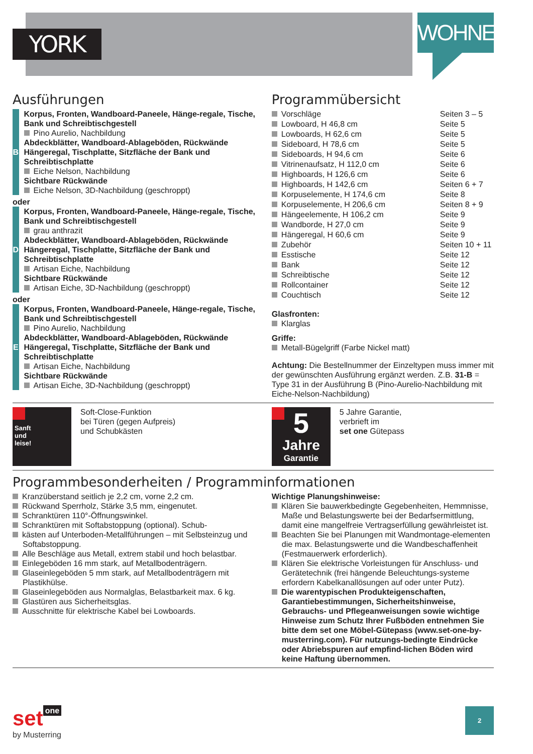YORK
WOHNEN
Ausführungen
B
Korpus, Fronten, Wandboard-Paneele, Hänge-regale, Tische, Bank und Schreibtischgestell
Pino Aurelio, Nachbildung
Abdeckblätter, Wandboard-Ablageböden, Rückwände Hängeregal, Tischplatte, Sitzfläche der Bank und Schreibtischplatte
Eiche Nelson, Nachbildung
Sichtbare Rückwände
Eiche Nelson, 3D-Nachbildung (geschroppt)
oder
D
Korpus, Fronten, Wandboard-Paneele, Hänge-regale, Tische, Bank und Schreibtischgestell
grau anthrazit
Abdeckblätter, Wandboard-Ablageböden, Rückwände Hängeregal, Tischplatte, Sitzfläche der Bank und Schreibtischplatte
Artisan Eiche, Nachbildung
Sichtbare Rückwände
Artisan Eiche, 3D-Nachbildung (geschroppt)
oder
E
Korpus, Fronten, Wandboard-Paneele, Hänge-regale, Tische, Bank und Schreibtischgestell
Pino Aurelio, Nachbildung
Abdeckblätter, Wandboard-Ablageböden, Rückwände Hängeregal, Tischplatte, Sitzfläche der Bank und Schreibtischplatte
Artisan Eiche, Nachbildung
Sichtbare Rückwände
Artisan Eiche, 3D-Nachbildung (geschroppt)
Programmübersicht
Vorschläge Seiten 3 – 5
Lowboard, H 46,8 cm Seite 5
Lowboards, H 62,6 cm Seite 5
Sideboard, H 78,6 cm Seite 5
Sideboards, H 94,6 cm Seite 6
Vitrinenaufsatz, H 112,0 cm Seite 6
Highboards, H 126,6 cm Seite 6
Highboards, H 142,6 cm Seiten 6 + 7
Korpuselemente, H 174,6 cm Seite 8
Korpuselemente, H 206,6 cm Seiten 8 + 9
Hängeelemente, H 106,2 cm Seite 9
Wandborde, H 27,0 cm Seite 9
Hängeregal, H 60,6 cm Seite 9
Zubehör Seiten 10 + 11
Esstische Seite 12
Bank Seite 12
Schreibtische Seite 12
Rollcontainer Seite 12
Couchtisch Seite 12
Glasfronten:
Klarglas
Griffe:
Metall-Bügelgriff (Farbe Nickel matt)
Achtung: Die Bestellnummer der Einzeltypen muss immer mit der gewünschten Ausführung ergänzt werden. Z.B. 31-B = Type 31 in der Ausführung B (Pino-Aurelio-Nachbildung mit Eiche-Nelson-Nachbildung)
Sanft
und
leise!
Soft-Close-Funktion
bei Türen (gegen Aufpreis)
und Schubkästen
5
Jahre
Garantie
5 Jahre Garantie,
verbrieft im
set one Gütepass
Programmbesonderheiten / Programminformationen
Kranzüberstand seitlich je 2,2 cm, vorne 2,2 cm.
Rückwand Sperrholz, Stärke 3,5 mm, eingenutet.
Schranktüren 110°-Öffnungswinkel.
Schranktüren mit Softabstoppung (optional). Schub-
kästen auf Unterboden-Metallführungen – mit Selbsteinzug und Softabstoppung.
Alle Beschläge aus Metall, extrem stabil und hoch belastbar.
Einlegeböden 16 mm stark, auf Metallbodenträgern.
Glaseinlegeböden 5 mm stark, auf Metallbodenträgern mit Plastikhülse.
Glaseinlegeböden aus Normalglas, Belastbarkeit max. 6 kg.
Glastüren aus Sicherheitsglas.
Ausschnitte für elektrische Kabel bei Lowboards.
Wichtige Planungshinweise:
Klären Sie bauwerkbedingte Gegebenheiten, Hemmnisse, Maße und Belastungswerte bei der Bedarfsermittlung, damit eine mangelfreie Vertragserfüllung gewährleistet ist.
Beachten Sie bei Planungen mit Wandmontage-elementen die max. Belastungswerte und die Wandbeschaffenheit (Festmauerwerk erforderlich).
Klären Sie elektrische Vorleistungen für Anschluss- und Gerätetechnik (frei hängende Beleuchtungs-systeme erfordern Kabelkanallösungen auf oder unter Putz).
Die warentypischen Produkteigenschaften, Garantiebestimmungen, Sicherheitshinweise, Gebrauchs- und Pflegeanweisungen sowie wichtige Hinweise zum Schutz Ihrer Fußböden entnehmen Sie bitte dem set one Möbel-Gütepass (www.set-one-by-musterring.com). Für nutzungs-bedingte Eindrücke oder Abriebspuren auf empfind-lichen Böden wird keine Haftung übernommen.
set one
by Musterring
2